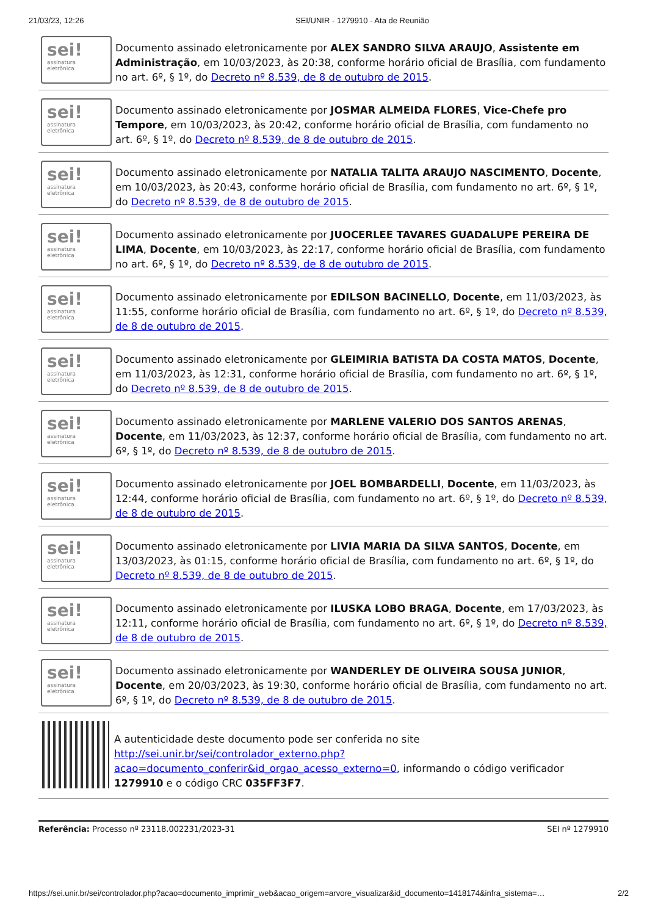21/03/23, 12:26 SEI/UNIR - 1279910 - Ata de Reunião
sei!
assinatura
eletrônica
Documento assinado eletronicamente por ALEX SANDRO SILVA ARAUJO, Assistente em Administração, em 10/03/2023, às 20:38, conforme horário oficial de Brasília, com fundamento no art. 6º, § 1º, do Decreto nº 8.539, de 8 de outubro de 2015.
sei!
assinatura
eletrônica
Documento assinado eletronicamente por JOSMAR ALMEIDA FLORES, Vice-Chefe pro Tempore, em 10/03/2023, às 20:42, conforme horário oficial de Brasília, com fundamento no art. 6º, § 1º, do Decreto nº 8.539, de 8 de outubro de 2015.
sei!
assinatura
eletrônica
Documento assinado eletronicamente por NATALIA TALITA ARAUJO NASCIMENTO, Docente, em 10/03/2023, às 20:43, conforme horário oficial de Brasília, com fundamento no art. 6º, § 1º, do Decreto nº 8.539, de 8 de outubro de 2015.
sei!
assinatura
eletrônica
Documento assinado eletronicamente por JUOCERLEE TAVARES GUADALUPE PEREIRA DE LIMA, Docente, em 10/03/2023, às 22:17, conforme horário oficial de Brasília, com fundamento no art. 6º, § 1º, do Decreto nº 8.539, de 8 de outubro de 2015.
sei!
assinatura
eletrônica
Documento assinado eletronicamente por EDILSON BACINELLO, Docente, em 11/03/2023, às 11:55, conforme horário oficial de Brasília, com fundamento no art. 6º, § 1º, do Decreto nº 8.539, de 8 de outubro de 2015.
sei!
assinatura
eletrônica
Documento assinado eletronicamente por GLEIMIRIA BATISTA DA COSTA MATOS, Docente, em 11/03/2023, às 12:31, conforme horário oficial de Brasília, com fundamento no art. 6º, § 1º, do Decreto nº 8.539, de 8 de outubro de 2015.
sei!
assinatura
eletrônica
Documento assinado eletronicamente por MARLENE VALERIO DOS SANTOS ARENAS, Docente, em 11/03/2023, às 12:37, conforme horário oficial de Brasília, com fundamento no art. 6º, § 1º, do Decreto nº 8.539, de 8 de outubro de 2015.
sei!
assinatura
eletrônica
Documento assinado eletronicamente por JOEL BOMBARDELLI, Docente, em 11/03/2023, às 12:44, conforme horário oficial de Brasília, com fundamento no art. 6º, § 1º, do Decreto nº 8.539, de 8 de outubro de 2015.
sei!
assinatura
eletrônica
Documento assinado eletronicamente por LIVIA MARIA DA SILVA SANTOS, Docente, em 13/03/2023, às 01:15, conforme horário oficial de Brasília, com fundamento no art. 6º, § 1º, do Decreto nº 8.539, de 8 de outubro de 2015.
sei!
assinatura
eletrônica
Documento assinado eletronicamente por ILUSKA LOBO BRAGA, Docente, em 17/03/2023, às 12:11, conforme horário oficial de Brasília, com fundamento no art. 6º, § 1º, do Decreto nº 8.539, de 8 de outubro de 2015.
sei!
assinatura
eletrônica
Documento assinado eletronicamente por WANDERLEY DE OLIVEIRA SOUSA JUNIOR, Docente, em 20/03/2023, às 19:30, conforme horário oficial de Brasília, com fundamento no art. 6º, § 1º, do Decreto nº 8.539, de 8 de outubro de 2015.
A autenticidade deste documento pode ser conferida no site http://sei.unir.br/sei/controlador_externo.php?acao=documento_conferir&id_orgao_acesso_externo=0, informando o código verificador 1279910 e o código CRC 035FF3F7.
Referência: Processo nº 23118.002231/2023-31 SEI nº 1279910
https://sei.unir.br/sei/controlador.php?acao=documento_imprimir_web&acao_origem=arvore_visualizar&id_documento=1418174&infra_sistema=… 2/2